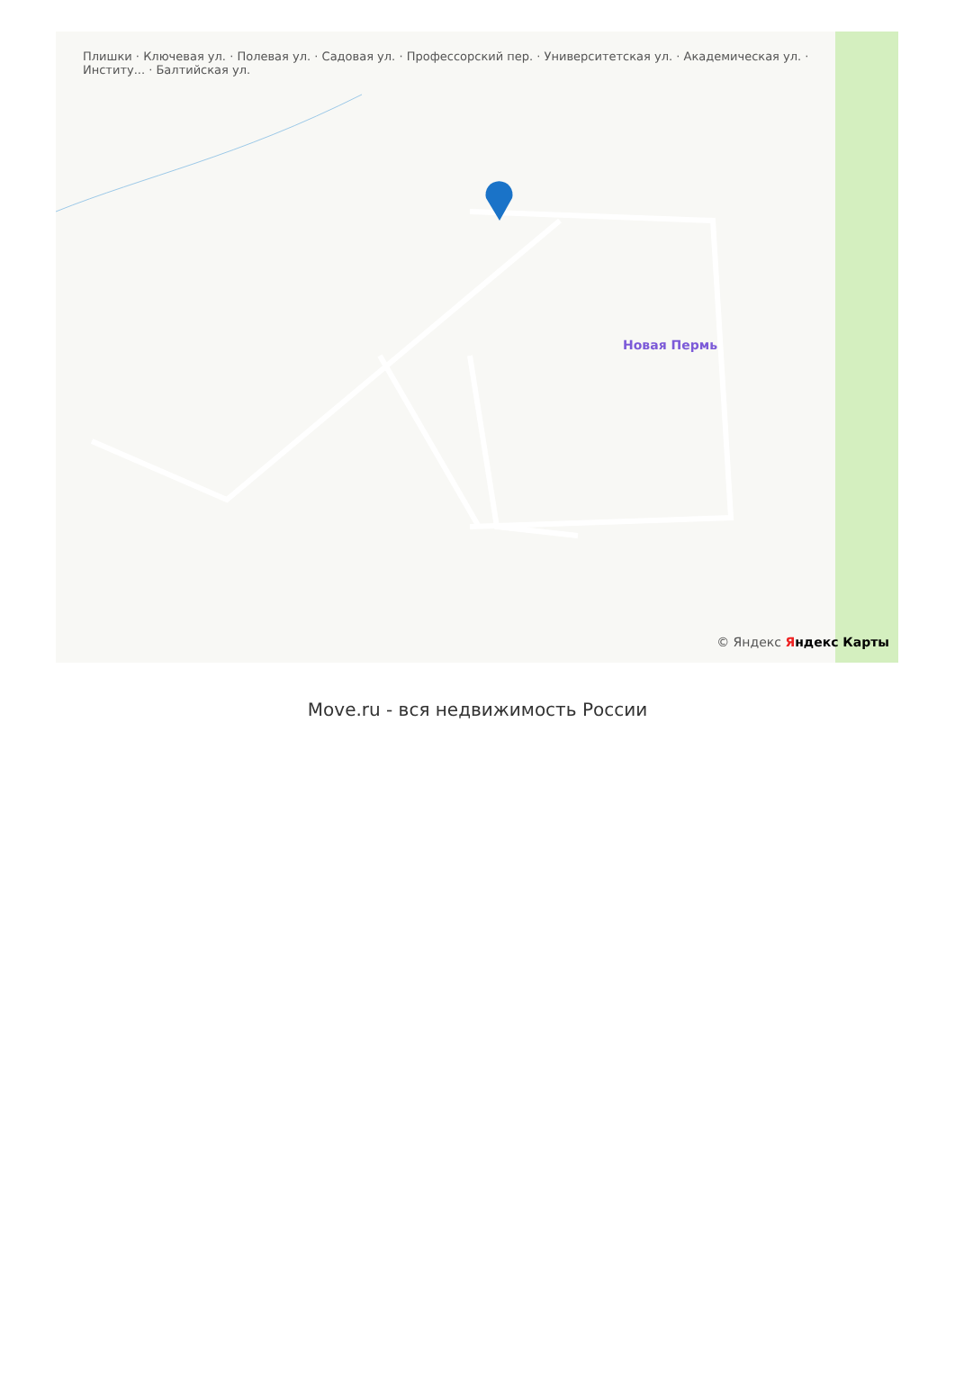Плишки · Ключевая ул. · Полевая ул. · Садовая ул. · Профессорский пер. · Университетская ул. · Академическая ул. · Институ... · Балтийская ул.
Новая Пермь
© Яндекс Яндекс Карты
Move.ru - вся недвижимость России